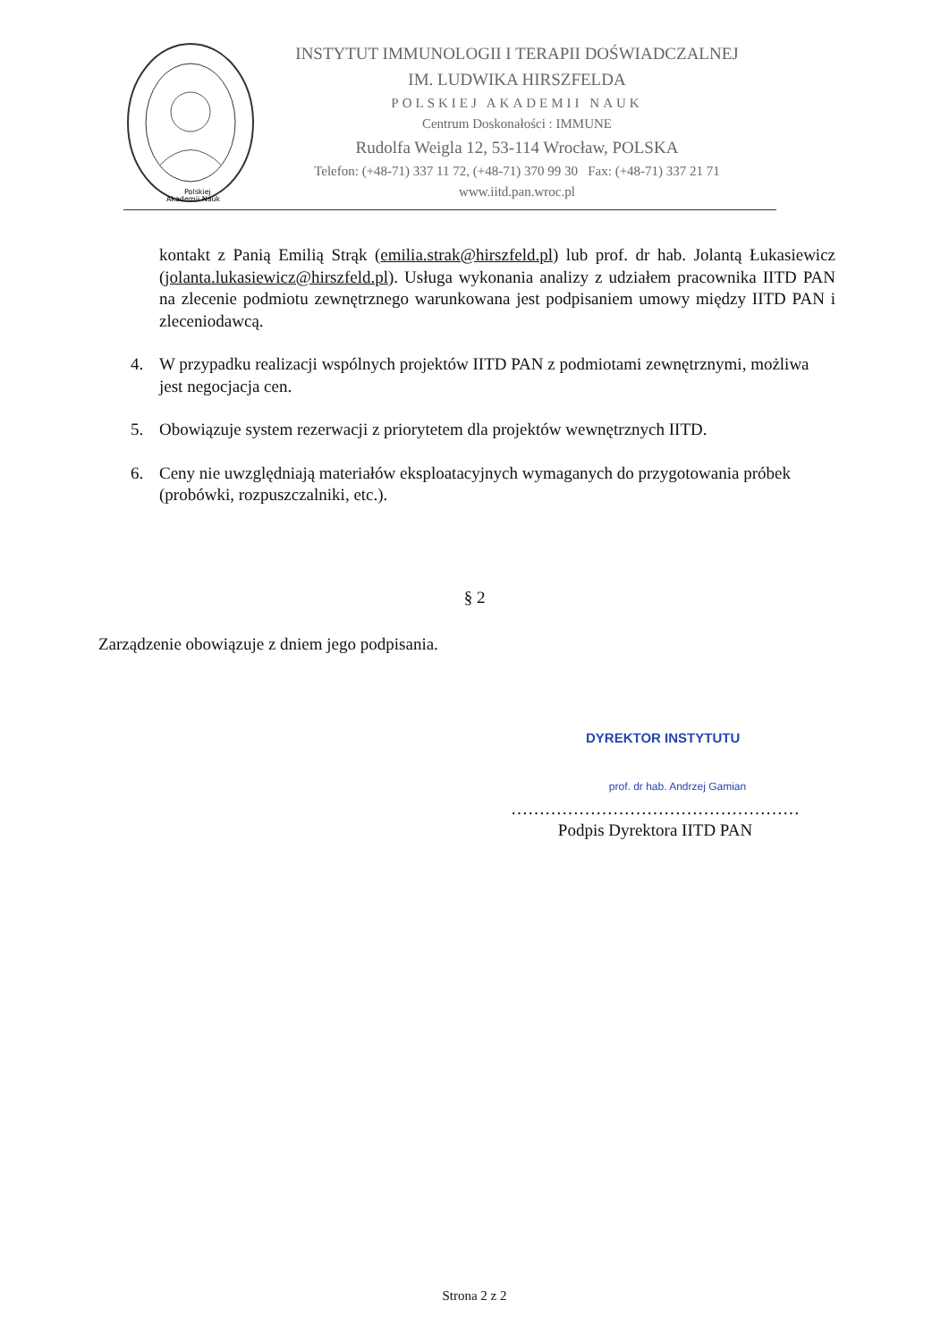Polskiej
Akademii Nauk
INSTYTUT IMMUNOLOGII I TERAPII DOŚWIADCZALNEJ
IM. LUDWIKA HIRSZFELDA
POLSKIEJ AKADEMII NAUK
Centrum Doskonałości : IMMUNE
Rudolfa Weigla 12, 53-114 Wrocław, POLSKA
Telefon: (+48-71) 337 11 72, (+48-71) 370 99 30 Fax: (+48-71) 337 21 71
www.iitd.pan.wroc.pl
kontakt z Panią Emilią Strąk (emilia.strak@hirszfeld.pl) lub prof. dr hab. Jolantą Łukasiewicz (jolanta.lukasiewicz@hirszfeld.pl). Usługa wykonania analizy z udziałem pracownika IITD PAN na zlecenie podmiotu zewnętrznego warunkowana jest podpisaniem umowy między IITD PAN i zleceniodawcą.
4. W przypadku realizacji wspólnych projektów IITD PAN z podmiotami zewnętrznymi, możliwa jest negocjacja cen.
5. Obowiązuje system rezerwacji z priorytetem dla projektów wewnętrznych IITD.
6. Ceny nie uwzględniają materiałów eksploatacyjnych wymaganych do przygotowania próbek (probówki, rozpuszczalniki, etc.).
§ 2
Zarządzenie obowiązuje z dniem jego podpisania.
DYREKTOR INSTYTUTU
prof. dr hab. Andrzej Gamian
……………………………………………
Podpis Dyrektora IITD PAN
Strona 2 z 2